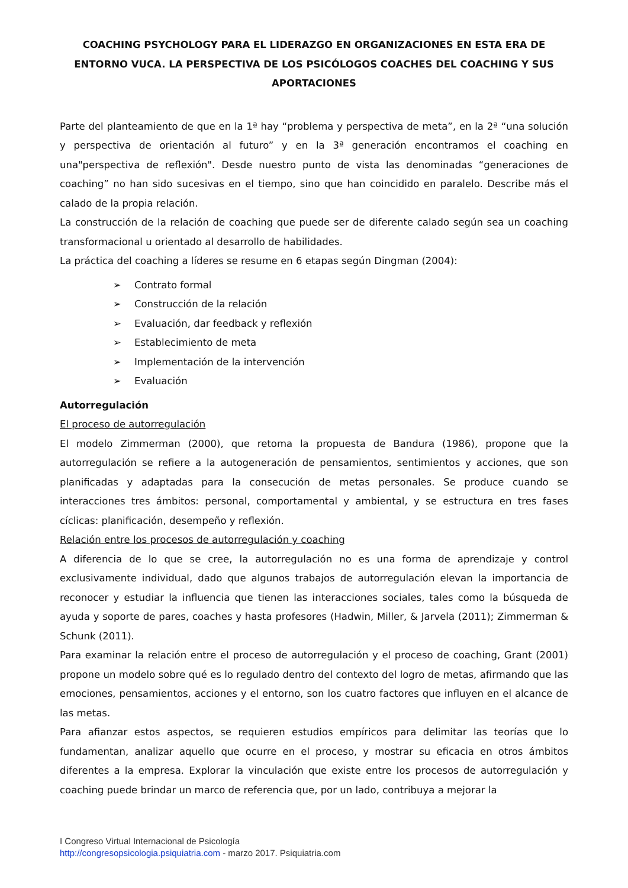COACHING PSYCHOLOGY PARA EL LIDERAZGO EN ORGANIZACIONES EN ESTA ERA DE ENTORNO VUCA. LA PERSPECTIVA DE LOS PSICÓLOGOS COACHES DEL COACHING Y SUS APORTACIONES
Parte del planteamiento de que en la 1ª hay “problema y perspectiva de meta”, en la 2ª “una solución y perspectiva de orientación al futuro” y en la 3ª generación encontramos el coaching en una"perspectiva de reflexión". Desde nuestro punto de vista las denominadas “generaciones de coaching” no han sido sucesivas en el tiempo, sino que han coincidido en paralelo. Describe más el calado de la propia relación.
La construcción de la relación de coaching que puede ser de diferente calado según sea un coaching transformacional u orientado al desarrollo de habilidades.
La práctica del coaching a líderes se resume en 6 etapas según Dingman (2004):
➢ Contrato formal
➢ Construcción de la relación
➢ Evaluación, dar feedback y reflexión
➢ Establecimiento de meta
➢ Implementación de la intervención
➢ Evaluación
Autorregulación
El proceso de autorregulación
El modelo Zimmerman (2000), que retoma la propuesta de Bandura (1986), propone que la autorregulación se refiere a la autogeneración de pensamientos, sentimientos y acciones, que son planificadas y adaptadas para la consecución de metas personales. Se produce cuando se interacciones tres ámbitos: personal, comportamental y ambiental, y se estructura en tres fases cíclicas: planificación, desempeño y reflexión.
Relación entre los procesos de autorregulación y coaching
A diferencia de lo que se cree, la autorregulación no es una forma de aprendizaje y control exclusivamente individual, dado que algunos trabajos de autorregulación elevan la importancia de reconocer y estudiar la influencia que tienen las interacciones sociales, tales como la búsqueda de ayuda y soporte de pares, coaches y hasta profesores (Hadwin, Miller, & Jarvela (2011); Zimmerman & Schunk (2011).
Para examinar la relación entre el proceso de autorregulación y el proceso de coaching, Grant (2001) propone un modelo sobre qué es lo regulado dentro del contexto del logro de metas, afirmando que las emociones, pensamientos, acciones y el entorno, son los cuatro factores que influyen en el alcance de las metas.
Para afianzar estos aspectos, se requieren estudios empíricos para delimitar las teorías que lo fundamentan, analizar aquello que ocurre en el proceso, y mostrar su eficacia en otros ámbitos diferentes a la empresa. Explorar la vinculación que existe entre los procesos de autorregulación y coaching puede brindar un marco de referencia que, por un lado, contribuya a mejorar la
I Congreso Virtual Internacional de Psicología
http://congresopsicologia.psiquiatria.com - marzo 2017. Psiquiatria.com